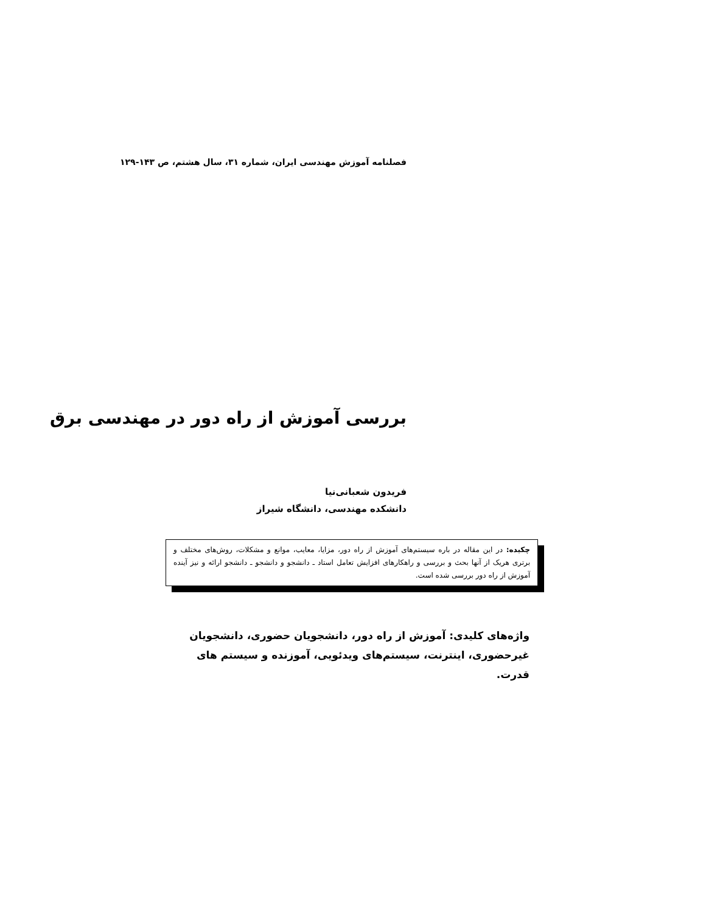فصلنامه آموزش مهندسی ایران، شماره ۳۱، سال هشتم، ص ۱۴۳-۱۲۹
بررسی آموزش از راه دور در مهندسی برق
فریدون شعبانی‌نیا
دانشکده مهندسی، دانشگاه شیراز
چکیده: در این مقاله در باره سیستم‌های آموزش از راه دور، مزایا، معایب، موانع و مشکلات، روش‌های مختلف و برتری هریک از آنها بحث و بررسی و راهکارهای افزایش تعامل استاد ـ دانشجو و دانشجو ـ دانشجو ارائه و نیز آینده آموزش از راه دور بررسی شده است.
واژه‌های کلیدی: آموزش از راه دور، دانشجویان حضوری، دانشجویان غیرحضوری، اینترنت، سیستم‌های ویدئویی، آموزنده و سیستم های قدرت.